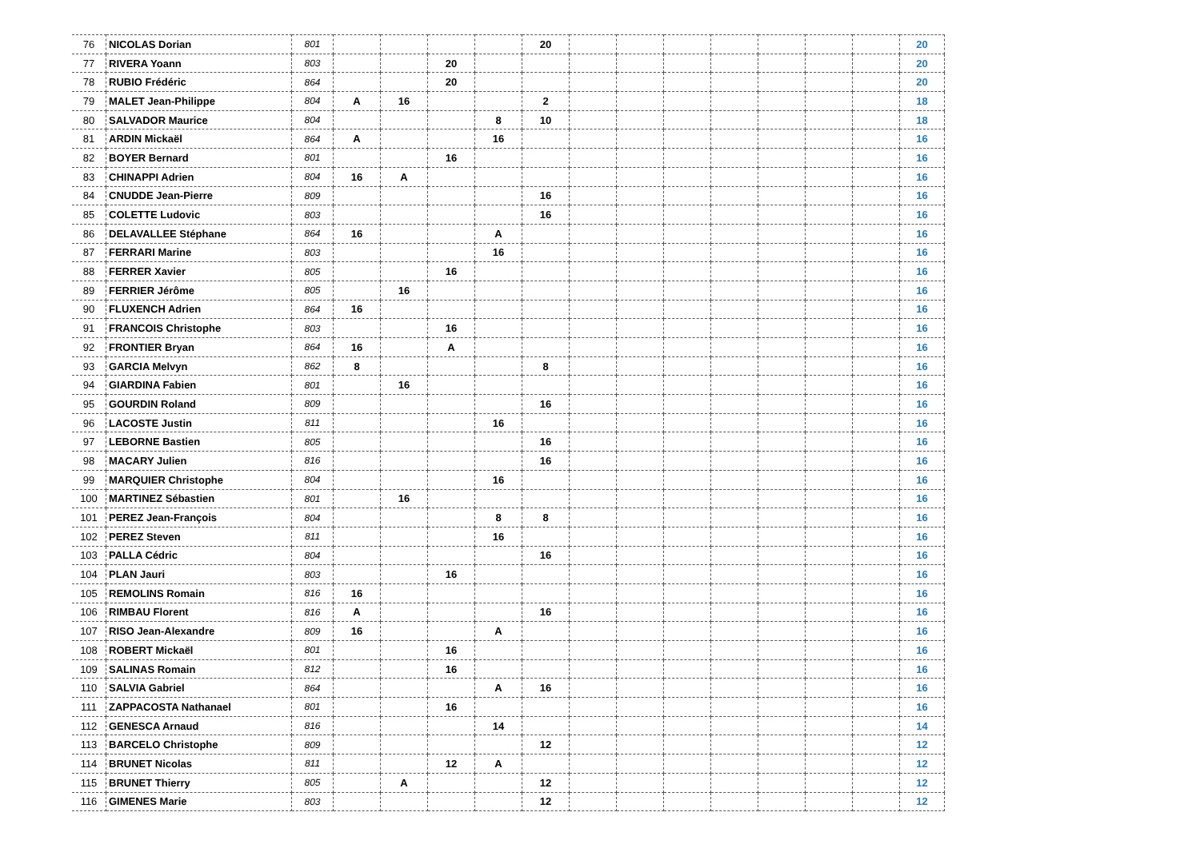| 76 | NICOLAS Dorian | 801 | | | | | 20 | | | | | | | | 20 |
| 77 | RIVERA Yoann | 803 | | | 20 | | | | | | | | | | 20 |
| 78 | RUBIO Frédéric | 864 | | | 20 | | | | | | | | | | 20 |
| 79 | MALET Jean-Philippe | 804 | A | 16 | | | 2 | | | | | | | | 18 |
| 80 | SALVADOR Maurice | 804 | | | | 8 | 10 | | | | | | | | 18 |
| 81 | ARDIN Mickaël | 864 | A | | | 16 | | | | | | | | | 16 |
| 82 | BOYER Bernard | 801 | | | 16 | | | | | | | | | | 16 |
| 83 | CHINAPPI Adrien | 804 | 16 | A | | | | | | | | | | | 16 |
| 84 | CNUDDE Jean-Pierre | 809 | | | | | 16 | | | | | | | | 16 |
| 85 | COLETTE Ludovic | 803 | | | | | 16 | | | | | | | | 16 |
| 86 | DELAVALLEE Stéphane | 864 | 16 | | | A | | | | | | | | | 16 |
| 87 | FERRARI Marine | 803 | | | | 16 | | | | | | | | | 16 |
| 88 | FERRER Xavier | 805 | | | 16 | | | | | | | | | | 16 |
| 89 | FERRIER Jérôme | 805 | | 16 | | | | | | | | | | | 16 |
| 90 | FLUXENCH Adrien | 864 | 16 | | | | | | | | | | | | 16 |
| 91 | FRANCOIS Christophe | 803 | | | 16 | | | | | | | | | | 16 |
| 92 | FRONTIER Bryan | 864 | 16 | | A | | | | | | | | | | 16 |
| 93 | GARCIA Melvyn | 862 | 8 | | | | 8 | | | | | | | | 16 |
| 94 | GIARDINA Fabien | 801 | | 16 | | | | | | | | | | | 16 |
| 95 | GOURDIN Roland | 809 | | | | | 16 | | | | | | | | 16 |
| 96 | LACOSTE Justin | 811 | | | | 16 | | | | | | | | | 16 |
| 97 | LEBORNE Bastien | 805 | | | | | 16 | | | | | | | | 16 |
| 98 | MACARY Julien | 816 | | | | | 16 | | | | | | | | 16 |
| 99 | MARQUIER Christophe | 804 | | | | 16 | | | | | | | | | 16 |
| 100 | MARTINEZ Sébastien | 801 | | 16 | | | | | | | | | | | 16 |
| 101 | PEREZ Jean-François | 804 | | | | 8 | 8 | | | | | | | | 16 |
| 102 | PEREZ Steven | 811 | | | | 16 | | | | | | | | | 16 |
| 103 | PALLA Cédric | 804 | | | | | 16 | | | | | | | | 16 |
| 104 | PLAN Jauri | 803 | | | 16 | | | | | | | | | | 16 |
| 105 | REMOLINS Romain | 816 | 16 | | | | | | | | | | | | 16 |
| 106 | RIMBAU Florent | 816 | A | | | | 16 | | | | | | | | 16 |
| 107 | RISO Jean-Alexandre | 809 | 16 | | | A | | | | | | | | | 16 |
| 108 | ROBERT Mickaël | 801 | | | 16 | | | | | | | | | | 16 |
| 109 | SALINAS Romain | 812 | | | 16 | | | | | | | | | | 16 |
| 110 | SALVIA Gabriel | 864 | | | | A | 16 | | | | | | | | 16 |
| 111 | ZAPPACOSTA Nathanael | 801 | | | 16 | | | | | | | | | | 16 |
| 112 | GENESCA Arnaud | 816 | | | | 14 | | | | | | | | | 14 |
| 113 | BARCELO Christophe | 809 | | | | | 12 | | | | | | | | 12 |
| 114 | BRUNET Nicolas | 811 | | | 12 | A | | | | | | | | | 12 |
| 115 | BRUNET Thierry | 805 | | A | | | 12 | | | | | | | | 12 |
| 116 | GIMENES Marie | 803 | | | | | 12 | | | | | | | | 12 |